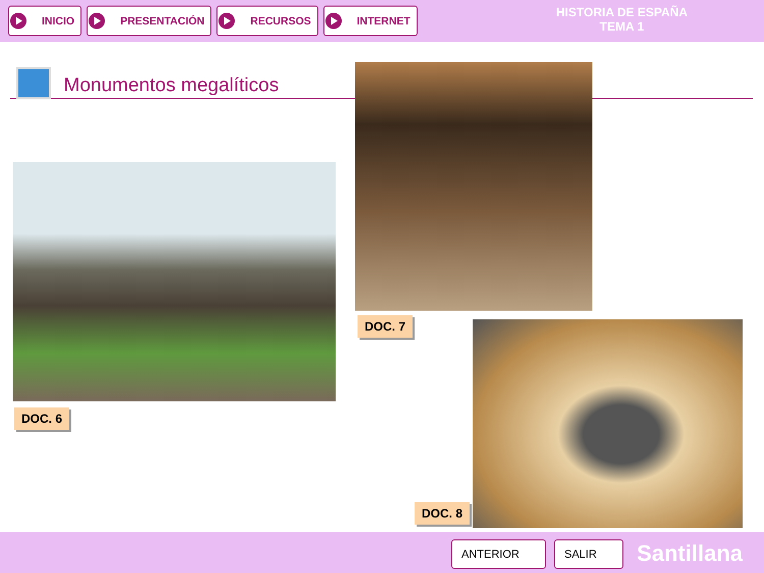INICIO PRESENTACIÓN RECURSOS INTERNET
HISTORIA DE ESPAÑA
TEMA 1
Monumentos megalíticos
DOC. 6
DOC. 7
DOC. 8
ANTERIOR SALIR Santillana